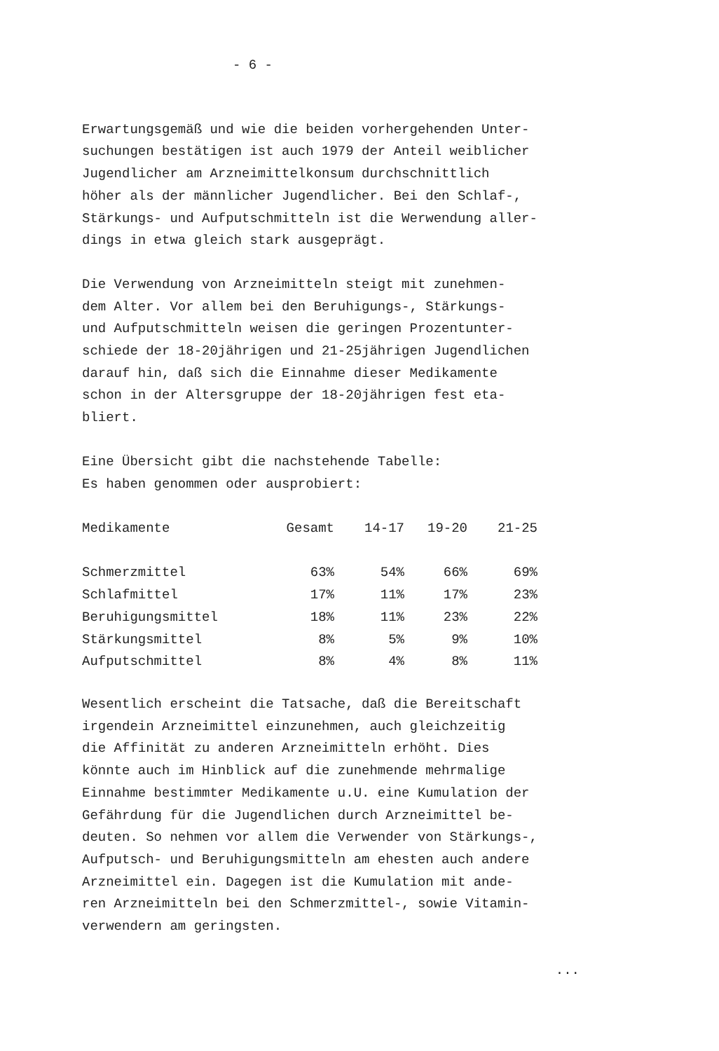- 6 -
Erwartungsgemäß und wie die beiden vorhergehenden Unter- suchungen bestätigen ist auch 1979 der Anteil weiblicher Jugendlicher am Arzneimittelkonsum durchschnittlich höher als der männlicher Jugendlicher. Bei den Schlaf-, Stärkungs- und Aufputschmitteln ist die Werwendung aller- dings in etwa gleich stark ausgeprägt.
Die Verwendung von Arzneimitteln steigt mit zunehmen- dem Alter. Vor allem bei den Beruhigungs-, Stärkungs- und Aufputschmitteln weisen die geringen Prozentunter- schiede der 18-20jährigen und 21-25jährigen Jugendlichen darauf hin, daß sich die Einnahme dieser Medikamente schon in der Altersgruppe der 18-20jährigen fest eta- bliert.
Eine Übersicht gibt die nachstehende Tabelle: Es haben genommen oder ausprobiert:
| Medikamente | Gesamt | 14-17 | 19-20 | 21-25 |
| --- | --- | --- | --- | --- |
| Schmerzmittel | 63% | 54% | 66% | 69% |
| Schlafmittel | 17% | 11% | 17% | 23% |
| Beruhigungsmittel | 18% | 11% | 23% | 22% |
| Stärkungsmittel | 8% | 5% | 9% | 10% |
| Aufputschmittel | 8% | 4% | 8% | 11% |
Wesentlich erscheint die Tatsache, daß die Bereitschaft irgendein Arzneimittel einzunehmen, auch gleichzeitig die Affinität zu anderen Arzneimitteln erhöht. Dies könnte auch im Hinblick auf die zunehmende mehrmalige Einnahme bestimmter Medikamente u.U. eine Kumulation der Gefährdung für die Jugendlichen durch Arzneimittel be- deuten. So nehmen vor allem die Verwender von Stärkungs-, Aufputsch- und Beruhigungsmitteln am ehesten auch andere Arzneimittel ein. Dagegen ist die Kumulation mit ande- ren Arzneimitteln bei den Schmerzmittel-, sowie Vitamin- verwendern am geringsten.
...